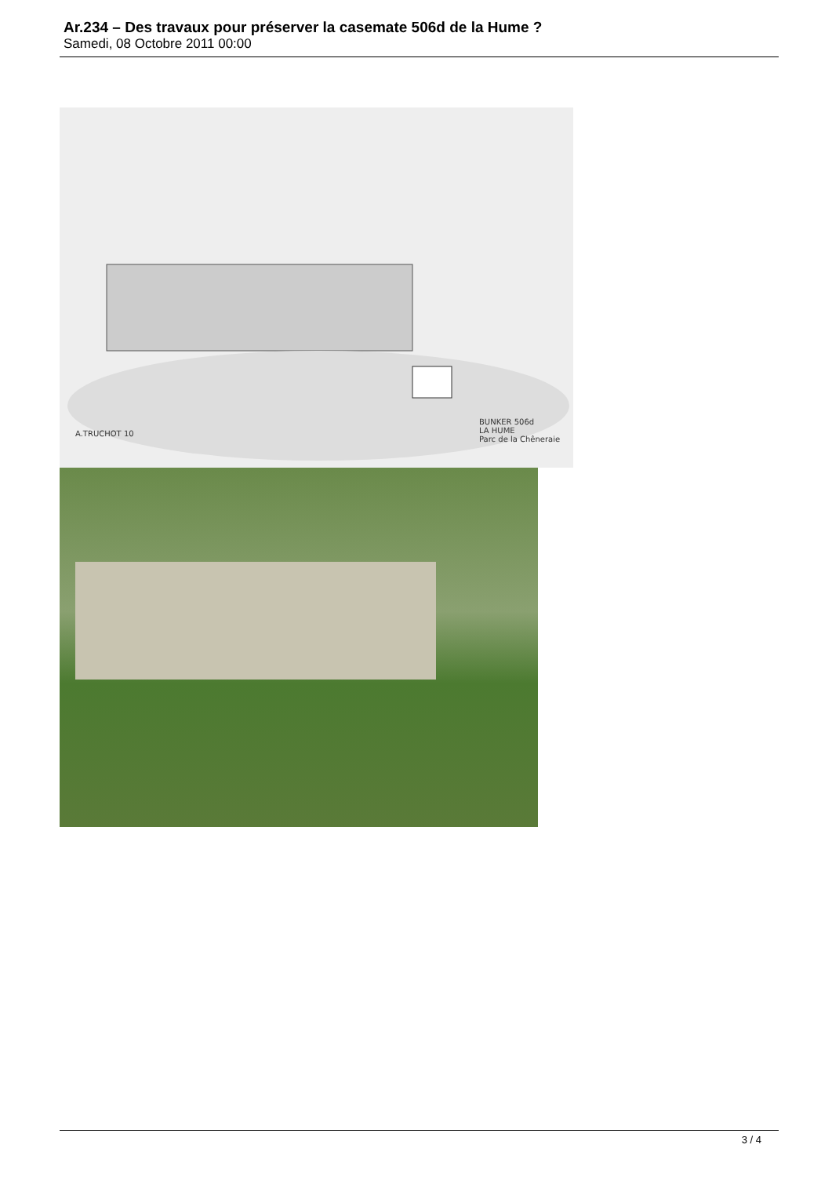Ar.234 – Des travaux pour préserver la casemate 506d de la Hume ?
Samedi, 08 Octobre 2011 00:00
A.TRUCHOT 10
BUNKER 506d
LA HUME
Parc de la Chêneraie
3 / 4